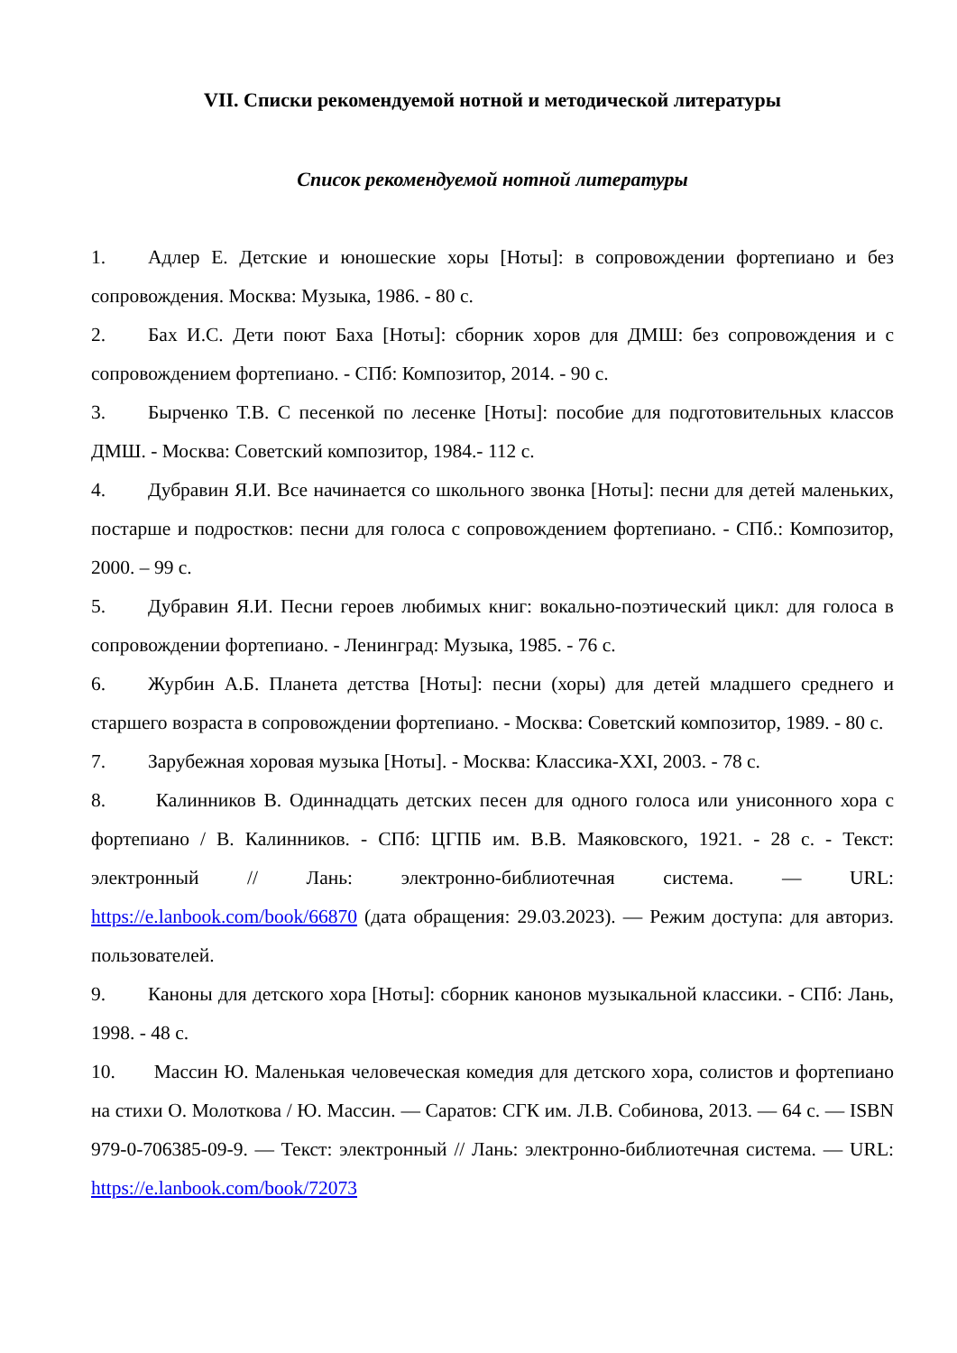VII. Списки рекомендуемой нотной и методической литературы
Список рекомендуемой нотной литературы
1. Адлер Е. Детские и юношеские хоры [Ноты]: в сопровождении фортепиано и без сопровождения. Москва: Музыка, 1986. - 80 с.
2. Бах И.С. Дети поют Баха [Ноты]: сборник хоров для ДМШ: без сопровождения и с сопровождением фортепиано. - СПб: Композитор, 2014. - 90 с.
3. Бырченко Т.В. С песенкой по лесенке [Ноты]: пособие для подготовительных классов ДМШ. - Москва: Советский композитор, 1984.- 112 с.
4. Дубравин Я.И. Все начинается со школьного звонка [Ноты]: песни для детей маленьких, постарше и подростков: песни для голоса с сопровождением фортепиано. - СПб.: Композитор, 2000. – 99 с.
5. Дубравин Я.И. Песни героев любимых книг: вокально-поэтический цикл: для голоса в сопровождении фортепиано. - Ленинград: Музыка, 1985. - 76 с.
6. Журбин А.Б. Планета детства [Ноты]: песни (хоры) для детей младшего среднего и старшего возраста в сопровождении фортепиано. - Москва: Советский композитор, 1989. - 80 с.
7. Зарубежная хоровая музыка [Ноты]. - Москва: Классика-XXI, 2003. - 78 с.
8. Калинников В. Одиннадцать детских песен для одного голоса или унисонного хора с фортепиано / В. Калинников. - СПб: ЦГПБ им. В.В. Маяковского, 1921. - 28 с. - Текст: электронный // Лань: электронно-библиотечная система. — URL: https://e.lanbook.com/book/66870 (дата обращения: 29.03.2023). — Режим доступа: для авториз. пользователей.
9. Каноны для детского хора [Ноты]: сборник канонов музыкальной классики. - СПб: Лань, 1998. - 48 с.
10. Массин Ю. Маленькая человеческая комедия для детского хора, солистов и фортепиано на стихи О. Молоткова / Ю. Массин. — Саратов: СГК им. Л.В. Собинова, 2013. — 64 с. — ISBN 979-0-706385-09-9. — Текст: электронный // Лань: электронно-библиотечная система. — URL: https://e.lanbook.com/book/72073